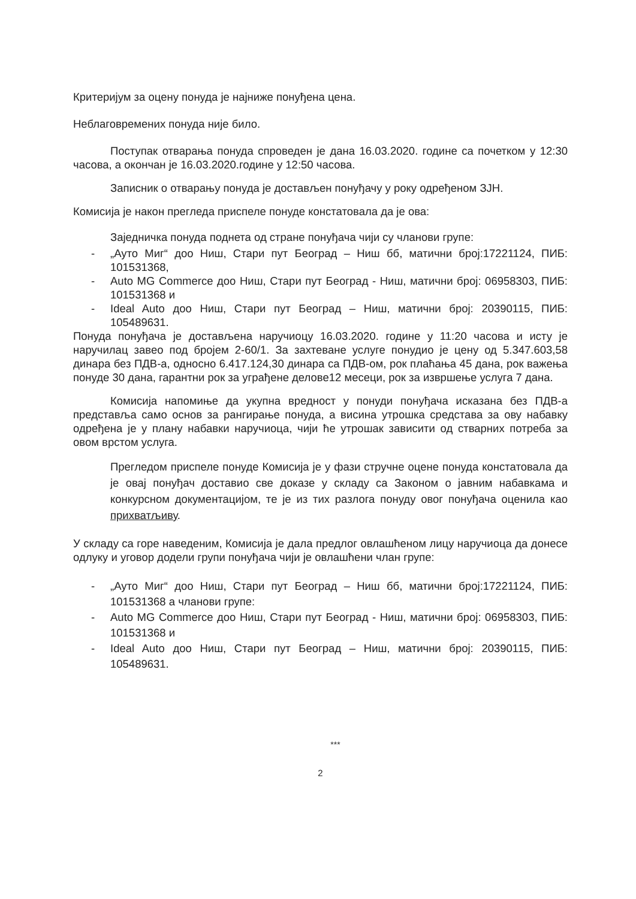Критеријум за оцену понуда је најниже понуђена цена.
Неблаговремених понуда није било.
Поступак отварања понуда спроведен је дана 16.03.2020. године са почетком у 12:30 часова, а окончан је 16.03.2020.године у 12:50 часова.
Записник о отварању понуда је достављен понуђачу у року одређеном ЗЈН.
Комисија је након прегледа приспеле понуде констатовала да је ова:
Заједничка понуда поднета од стране понуђача чији су чланови групе:
- „Ауто Миг“ доо Ниш, Стари пут Београд – Ниш бб, матични број:17221124, ПИБ: 101531368,
- Auto MG Commerce доо Ниш, Стари пут Београд - Ниш, матични број: 06958303, ПИБ: 101531368 и
- Ideal Auto доо Ниш, Стари пут Београд – Ниш, матични број: 20390115, ПИБ: 105489631.
Понуда понуђача је достављена наручиоцу 16.03.2020. године у 11:20 часова и исту је наручилац завео под бројем 2-60/1. За захтеване услуге понудио је цену од 5.347.603,58 динара без ПДВ-а, односно 6.417.124,30 динара са ПДВ-ом, рок плаћања 45 дана, рок важења понуде 30 дана, гарантни рок за уграђене делове12 месеци, рок за извршење услуга 7 дана.
Комисија напомиње да укупна вредност у понуди понуђача исказана без ПДВ-а представља само основ за рангирање понуда, а висина утрошка средстава за ову набавку одређена је у плану набавки наручиоца, чији ће утрошак зависити од стварних потреба за овом врстом услуга.
Прегледом приспеле понуде Комисија је у фази стручне оцене понуда констатовала да је овај понуђач доставио све доказе у складу са Законом о јавним набавкама и конкурсном документацијом, те је из тих разлога понуду овог понуђача оценила као прихватљиву.
У складу са горе наведеним, Комисија је дала предлог овлашћеном лицу наручиоца да донесе одлуку и уговор додели групи понуђача чији је овлашћени члан групе:
- „Ауто Миг“ доо Ниш, Стари пут Београд – Ниш бб, матични број:17221124, ПИБ: 101531368 а чланови групе:
- Auto MG Commerce доо Ниш, Стари пут Београд - Ниш, матични број: 06958303, ПИБ: 101531368 и
- Ideal Auto доо Ниш, Стари пут Београд – Ниш, матични број: 20390115, ПИБ: 105489631.
***
2